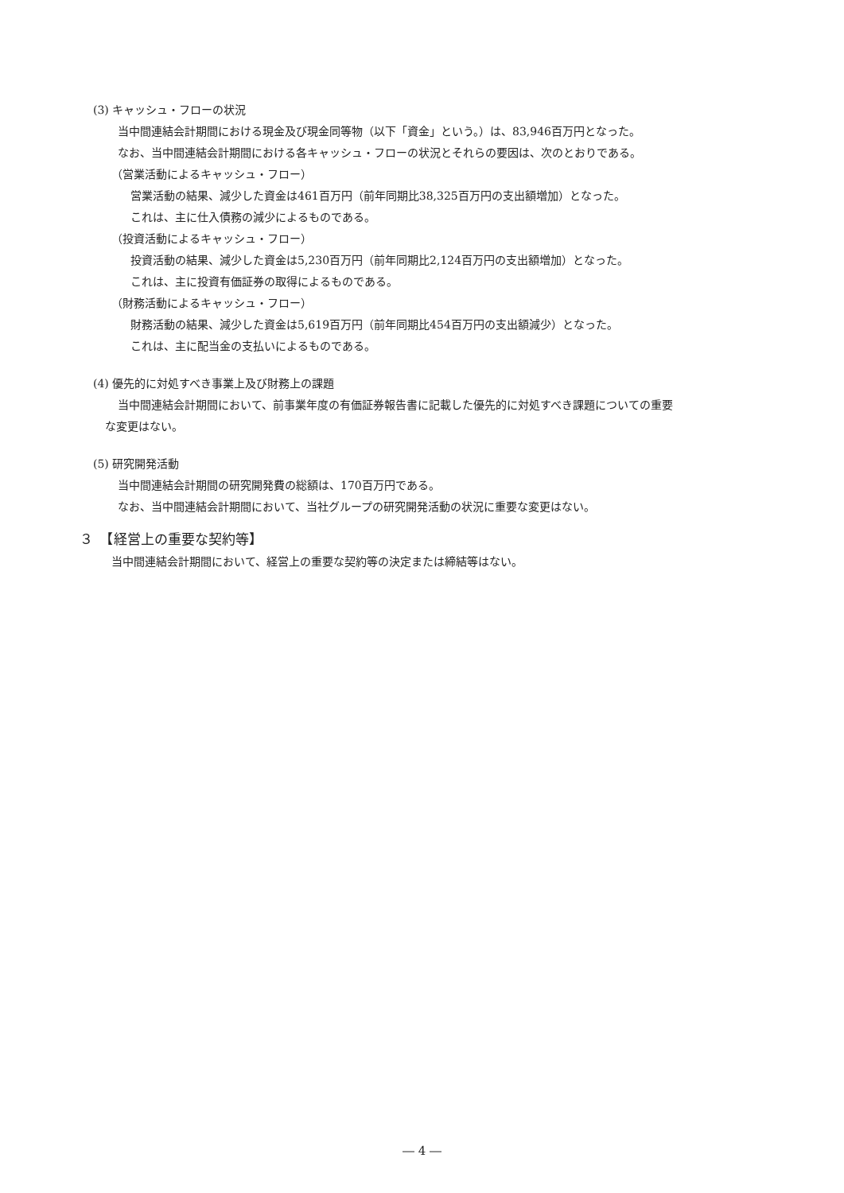(3) キャッシュ・フローの状況
当中間連結会計期間における現金及び現金同等物（以下「資金」という。）は、83,946百万円となった。
なお、当中間連結会計期間における各キャッシュ・フローの状況とそれらの要因は、次のとおりである。
（営業活動によるキャッシュ・フロー）
営業活動の結果、減少した資金は461百万円（前年同期比38,325百万円の支出額増加）となった。
これは、主に仕入債務の減少によるものである。
（投資活動によるキャッシュ・フロー）
投資活動の結果、減少した資金は5,230百万円（前年同期比2,124百万円の支出額増加）となった。
これは、主に投資有価証券の取得によるものである。
（財務活動によるキャッシュ・フロー）
財務活動の結果、減少した資金は5,619百万円（前年同期比454百万円の支出額減少）となった。
これは、主に配当金の支払いによるものである。
(4) 優先的に対処すべき事業上及び財務上の課題
当中間連結会計期間において、前事業年度の有価証券報告書に記載した優先的に対処すべき課題についての重要
な変更はない。
(5) 研究開発活動
当中間連結会計期間の研究開発費の総額は、170百万円である。
なお、当中間連結会計期間において、当社グループの研究開発活動の状況に重要な変更はない。
３　【経営上の重要な契約等】
当中間連結会計期間において、経営上の重要な契約等の決定または締結等はない。
― 4 ―